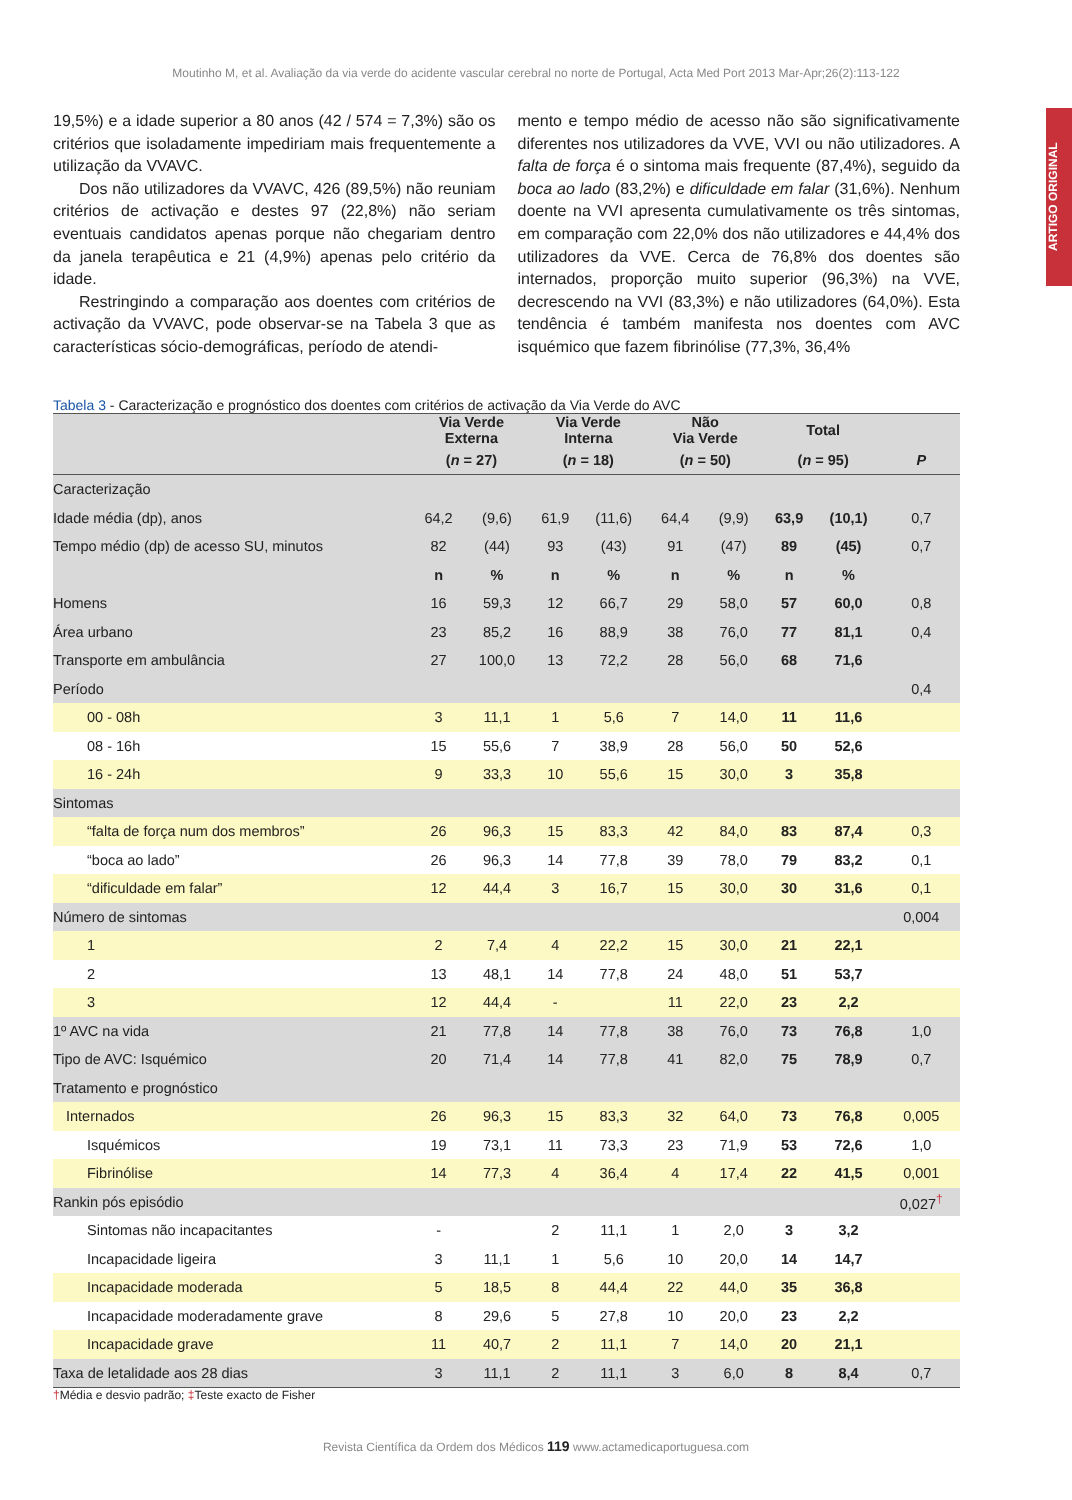ARTIGO ORIGINAL
Moutinho M, et al. Avaliação da via verde do acidente vascular cerebral no norte de Portugal, Acta Med Port 2013 Mar-Apr;26(2):113-122
19,5%) e a idade superior a 80 anos (42 / 574 = 7,3%) são os critérios que isoladamente impediriam mais frequentemente a utilização da VVAVC.
Dos não utilizadores da VVAVC, 426 (89,5%) não reuniam critérios de activação e destes 97 (22,8%) não seriam eventuais candidatos apenas porque não chegariam dentro da janela terapêutica e 21 (4,9%) apenas pelo critério da idade.
Restringindo a comparação aos doentes com critérios de activação da VVAVC, pode observar-se na Tabela 3 que as características sócio-demográficas, período de atendi-
mento e tempo médio de acesso não são significativamente diferentes nos utilizadores da VVE, VVI ou não utilizadores. A falta de força é o sintoma mais frequente (87,4%), seguido da boca ao lado (83,2%) e dificuldade em falar (31,6%). Nenhum doente na VVI apresenta cumulativamente os três sintomas, em comparação com 22,0% dos não utilizadores e 44,4% dos utilizadores da VVE. Cerca de 76,8% dos doentes são internados, proporção muito superior (96,3%) na VVE, decrescendo na VVI (83,3%) e não utilizadores (64,0%). Esta tendência é também manifesta nos doentes com AVC isquémico que fazem fibrinólise (77,3%, 36,4%
Tabela 3 - Caracterização e prognóstico dos doentes com critérios de activação da Via Verde do AVC
| | Via Verde Externa | | Via Verde Interna | | Não Via Verde | | Total | | |
| --- | --- | --- | --- | --- | --- | --- | --- | --- | --- |
| | ( n = 27) | | ( n = 18) | | ( n = 50) | | ( n = 95) | | P |
| Caracterização | | | | | | | | | |
| Idade média (dp), anos | 64,2 | (9,6) | 61,9 | (11,6) | 64,4 | (9,9) | 63,9 | (10,1) | 0,7 |
| Tempo médio (dp) de acesso SU, minutos | 82 | (44) | 93 | (43) | 91 | (47) | 89 | (45) | 0,7 |
| | n | % | n | % | n | % | n | % | |
| Homens | 16 | 59,3 | 12 | 66,7 | 29 | 58,0 | 57 | 60,0 | 0,8 |
| Área urbano | 23 | 85,2 | 16 | 88,9 | 38 | 76,0 | 77 | 81,1 | 0,4 |
| Transporte em ambulância | 27 | 100,0 | 13 | 72,2 | 28 | 56,0 | 68 | 71,6 | |
| Período | | | | | | | | | 0,4 |
| 00 - 08h | 3 | 11,1 | 1 | 5,6 | 7 | 14,0 | 11 | 11,6 | |
| 08 - 16h | 15 | 55,6 | 7 | 38,9 | 28 | 56,0 | 50 | 52,6 | |
| 16 - 24h | 9 | 33,3 | 10 | 55,6 | 15 | 30,0 | 3 | 35,8 | |
| Sintomas | | | | | | | | | |
| “falta de força num dos membros” | 26 | 96,3 | 15 | 83,3 | 42 | 84,0 | 83 | 87,4 | 0,3 |
| “boca ao lado” | 26 | 96,3 | 14 | 77,8 | 39 | 78,0 | 79 | 83,2 | 0,1 |
| “dificuldade em falar” | 12 | 44,4 | 3 | 16,7 | 15 | 30,0 | 30 | 31,6 | 0,1 |
| Número de sintomas | | | | | | | | | 0,004 |
| 1 | 2 | 7,4 | 4 | 22,2 | 15 | 30,0 | 21 | 22,1 | |
| 2 | 13 | 48,1 | 14 | 77,8 | 24 | 48,0 | 51 | 53,7 | |
| 3 | 12 | 44,4 | - | | 11 | 22,0 | 23 | 2,2 | |
| 1º AVC na vida | 21 | 77,8 | 14 | 77,8 | 38 | 76,0 | 73 | 76,8 | 1,0 |
| Tipo de AVC: Isquémico | 20 | 71,4 | 14 | 77,8 | 41 | 82,0 | 75 | 78,9 | 0,7 |
| Tratamento e prognóstico | | | | | | | | | |
| Internados | 26 | 96,3 | 15 | 83,3 | 32 | 64,0 | 73 | 76,8 | 0,005 |
| Isquémicos | 19 | 73,1 | 11 | 73,3 | 23 | 71,9 | 53 | 72,6 | 1,0 |
| Fibrinólise | 14 | 77,3 | 4 | 36,4 | 4 | 17,4 | 22 | 41,5 | 0,001 |
| Rankin pós episódio | | | | | | | | | 0,027<sup>†</sup> |
| Sintomas não incapacitantes | - | | 2 | 11,1 | 1 | 2,0 | 3 | 3,2 | |
| Incapacidade ligeira | 3 | 11,1 | 1 | 5,6 | 10 | 20,0 | 14 | 14,7 | |
| Incapacidade moderada | 5 | 18,5 | 8 | 44,4 | 22 | 44,0 | 35 | 36,8 | |
| Incapacidade moderadamente grave | 8 | 29,6 | 5 | 27,8 | 10 | 20,0 | 23 | 2,2 | |
| Incapacidade grave | 11 | 40,7 | 2 | 11,1 | 7 | 14,0 | 20 | 21,1 | |
| Taxa de letalidade aos 28 dias | 3 | 11,1 | 2 | 11,1 | 3 | 6,0 | 8 | 8,4 | 0,7 |
†Média e desvio padrão; ‡Teste exacto de Fisher
Revista Científica da Ordem dos Médicos 119 www.actamedicaportuguesa.com